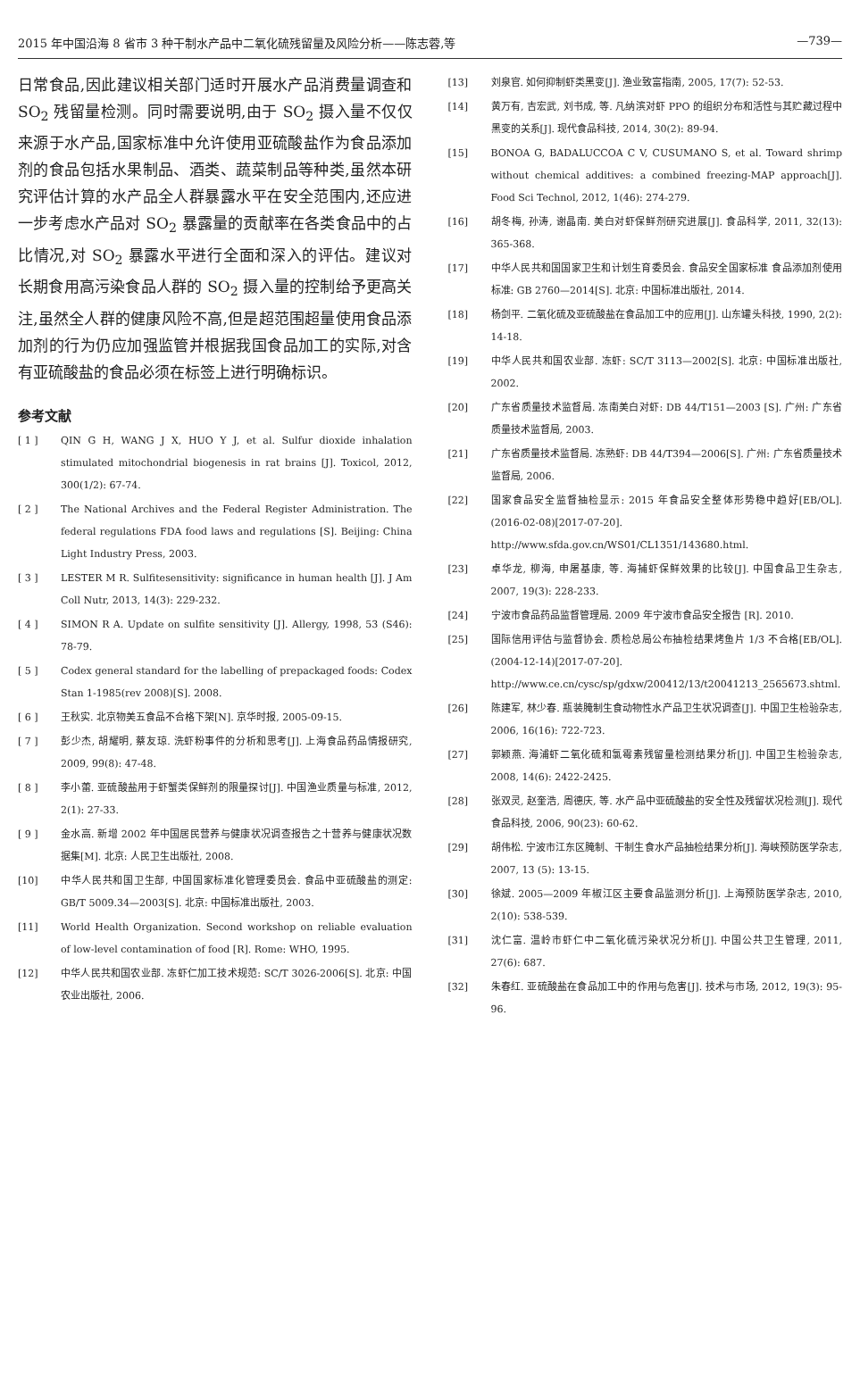2015 年中国沿海 8 省市 3 种干制水产品中二氧化硫残留量及风险分析——陈志蓉,等 —739—
日常食品,因此建议相关部门适时开展水产品消费量调查和 SO<sub>2</sub> 残留量检测。同时需要说明,由于 SO<sub>2</sub> 摄入量不仅仅来源于水产品,国家标准中允许使用亚硫酸盐作为食品添加剂的食品包括水果制品、酒类、蔬菜制品等种类,虽然本研究评估计算的水产品全人群暴露水平在安全范围内,还应进一步考虑水产品对 SO<sub>2</sub> 暴露量的贡献率在各类食品中的占比情况,对 SO<sub>2</sub> 暴露水平进行全面和深入的评估。建议对长期食用高污染食品人群的 SO<sub>2</sub> 摄入量的控制给予更高关注,虽然全人群的健康风险不高,但是超范围超量使用食品添加剂的行为仍应加强监管并根据我国食品加工的实际,对含有亚硫酸盐的食品必须在标签上进行明确标识。
参考文献
[ 1 ] QIN G H, WANG J X, HUO Y J, et al. Sulfur dioxide inhalation stimulated mitochondrial biogenesis in rat brains [J]. Toxicol, 2012, 300(1/2): 67-74.
[ 2 ] The National Archives and the Federal Register Administration. The federal regulations FDA food laws and regulations [S]. Beijing: China Light Industry Press, 2003.
[ 3 ] LESTER M R. Sulfitesensitivity: significance in human health [J]. J Am Coll Nutr, 2013, 14(3): 229-232.
[ 4 ] SIMON R A. Update on sulfite sensitivity [J]. Allergy, 1998, 53 (S46): 78-79.
[ 5 ] Codex general standard for the labelling of prepackaged foods: Codex Stan 1-1985(rev 2008)[S]. 2008.
[ 6 ] 王秋实. 北京物美五食品不合格下架[N]. 京华时报, 2005-09-15.
[ 7 ] 彭少杰, 胡耀明, 蔡友琼. 洗虾粉事件的分析和思考[J]. 上海食品药品情报研究, 2009, 99(8): 47-48.
[ 8 ] 李小蕾. 亚硫酸盐用于虾蟹类保鲜剂的限量探讨[J]. 中国渔业质量与标准, 2012, 2(1): 27-33.
[ 9 ] 金水高. 新增 2002 年中国居民营养与健康状况调查报告之十营养与健康状况数据集[M]. 北京: 人民卫生出版社, 2008.
[10] 中华人民共和国卫生部, 中国国家标准化管理委员会. 食品中亚硫酸盐的测定: GB/T 5009.34—2003[S]. 北京: 中国标准出版社, 2003.
[11] World Health Organization. Second workshop on reliable evaluation of low-level contamination of food [R]. Rome: WHO, 1995.
[12] 中华人民共和国农业部. 冻虾仁加工技术规范: SC/T 3026-2006[S]. 北京: 中国农业出版社, 2006.
[13] 刘泉官. 如何抑制虾类黑变[J]. 渔业致富指南, 2005, 17(7): 52-53.
[14] 黄万有, 吉宏武, 刘书成, 等. 凡纳滨对虾 PPO 的组织分布和活性与其贮藏过程中黑变的关系[J]. 现代食品科技, 2014, 30(2): 89-94.
[15] BONOA G, BADALUCCOA C V, CUSUMANO S, et al. Toward shrimp without chemical additives: a combined freezing-MAP approach[J]. Food Sci Technol, 2012, 1(46): 274-279.
[16] 胡冬梅, 孙涛, 谢晶南. 美白对虾保鲜剂研究进展[J]. 食品科学, 2011, 32(13): 365-368.
[17] 中华人民共和国国家卫生和计划生育委员会. 食品安全国家标准 食品添加剂使用标准: GB 2760—2014[S]. 北京: 中国标准出版社, 2014.
[18] 杨剑平. 二氧化硫及亚硫酸盐在食品加工中的应用[J]. 山东罐头科技, 1990, 2(2): 14-18.
[19] 中华人民共和国农业部. 冻虾: SC/T 3113—2002[S]. 北京: 中国标准出版社, 2002.
[20] 广东省质量技术监督局. 冻南美白对虾: DB 44/T151—2003 [S]. 广州: 广东省质量技术监督局, 2003.
[21] 广东省质量技术监督局. 冻熟虾: DB 44/T394—2006[S]. 广州: 广东省质量技术监督局, 2006.
[22] 国家食品安全监督抽检显示: 2015 年食品安全整体形势稳中趋好[EB/OL]. (2016-02-08)[2017-07-20]. http://www.sfda.gov.cn/WS01/CL1351/143680.html.
[23] 卓华龙, 柳海, 申屠基康, 等. 海捕虾保鲜效果的比较[J]. 中国食品卫生杂志, 2007, 19(3): 228-233.
[24] 宁波市食品药品监督管理局. 2009 年宁波市食品安全报告 [R]. 2010.
[25] 国际信用评估与监督协会. 质检总局公布抽检结果烤鱼片 1/3 不合格[EB/OL]. (2004-12-14)[2017-07-20]. http://www.ce.cn/cysc/sp/gdxw/200412/13/t20041213_2565673.shtml.
[26] 陈建军, 林少春. 瓶装腌制生食动物性水产品卫生状况调查[J]. 中国卫生检验杂志, 2006, 16(16): 722-723.
[27] 郭颖燕. 海浦虾二氧化硫和氯霉素残留量检测结果分析[J]. 中国卫生检验杂志, 2008, 14(6): 2422-2425.
[28] 张双灵, 赵奎浩, 周德庆, 等. 水产品中亚硫酸盐的安全性及残留状况检测[J]. 现代食品科技, 2006, 90(23): 60-62.
[29] 胡伟松. 宁波市江东区腌制、干制生食水产品抽检结果分析[J]. 海峡预防医学杂志, 2007, 13 (5): 13-15.
[30] 徐斌. 2005—2009 年椒江区主要食品监测分析[J]. 上海预防医学杂志, 2010, 2(10): 538-539.
[31] 沈仁富. 温岭市虾仁中二氧化硫污染状况分析[J]. 中国公共卫生管理, 2011, 27(6): 687.
[32] 朱春红. 亚硫酸盐在食品加工中的作用与危害[J]. 技术与市场, 2012, 19(3): 95-96.